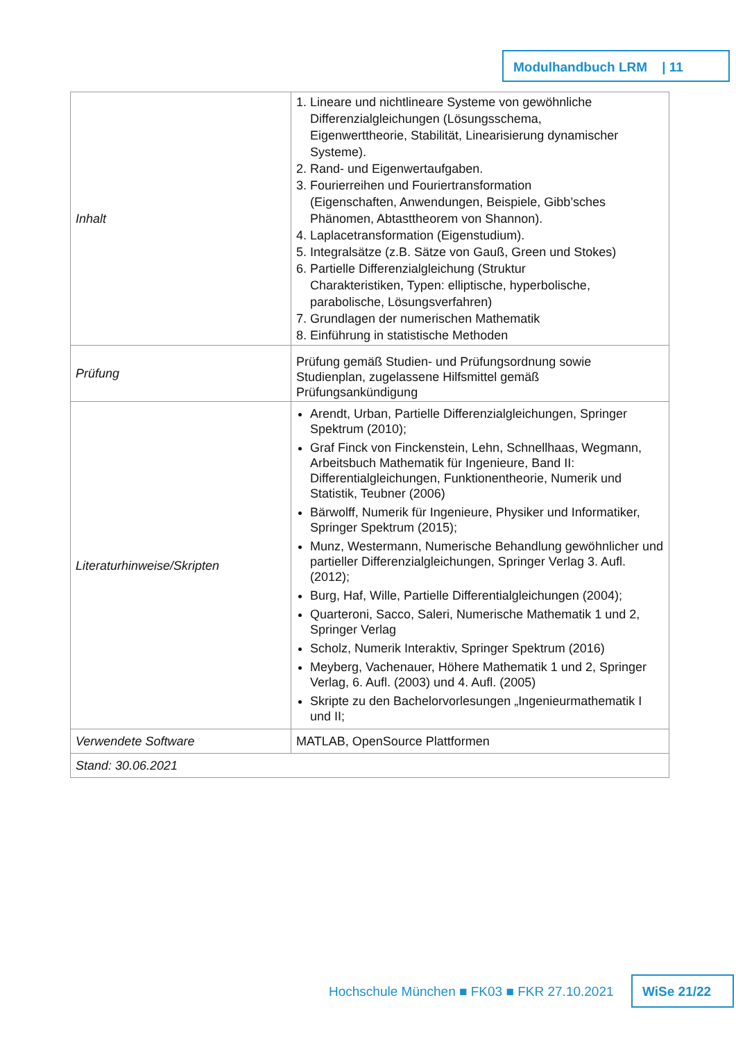Modulhandbuch LRM | 11
| Inhalt | 1. Lineare und nichtlineare Systeme von gewöhnliche Differenzialgleichungen (Lösungsschema, Eigenwerttheorie, Stabilität, Linearisierung dynamischer Systeme). 2. Rand- und Eigenwertaufgaben. 3. Fourierreihen und Fouriertransformation (Eigenschaften, Anwendungen, Beispiele, Gibb’sches Phänomen, Abtasttheorem von Shannon). 4. Laplacetransformation (Eigenstudium). 5. Integralsätze (z.B. Sätze von Gauß, Green und Stokes) 6. Partielle Differenzialgleichung (Struktur Charakteristiken, Typen: elliptische, hyperbolische, parabolische, Lösungsverfahren) 7. Grundlagen der numerischen Mathematik 8. Einführung in statistische Methoden |
| Prüfung | Prüfung gemäß Studien- und Prüfungsordnung sowie Studienplan, zugelassene Hilfsmittel gemäß Prüfungsankündigung |
| Literaturhinweise/Skripten | Arendt, Urban, Partielle Differenzialgleichungen, Springer Spektrum (2010); Graf Finck von Finckenstein, Lehn, Schnellhaas, Wegmann, Arbeitsbuch Mathematik für Ingenieure, Band II: Differentialgleichungen, Funktionentheorie, Numerik und Statistik, Teubner (2006) Bärwolff, Numerik für Ingenieure, Physiker und Informatiker, Springer Spektrum (2015); Munz, Westermann, Numerische Behandlung gewöhnlicher und partieller Differenzialgleichungen, Springer Verlag 3. Aufl. (2012); Burg, Haf, Wille, Partielle Differentialgleichungen (2004); Quarteroni, Sacco, Saleri, Numerische Mathematik 1 und 2, Springer Verlag Scholz, Numerik Interaktiv, Springer Spektrum (2016) Meyberg, Vachenauer, Höhere Mathematik 1 und 2, Springer Verlag, 6. Aufl. (2003) und 4. Aufl. (2005) Skripte zu den Bachelorvorlesungen „Ingenieurmathematik I und II; |
| Verwendete Software | MATLAB, OpenSource Plattformen |
| Stand: 30.06.2021 | |
Hochschule München ■ FK03 ■ FKR 27.10.2021
WiSe 21/22